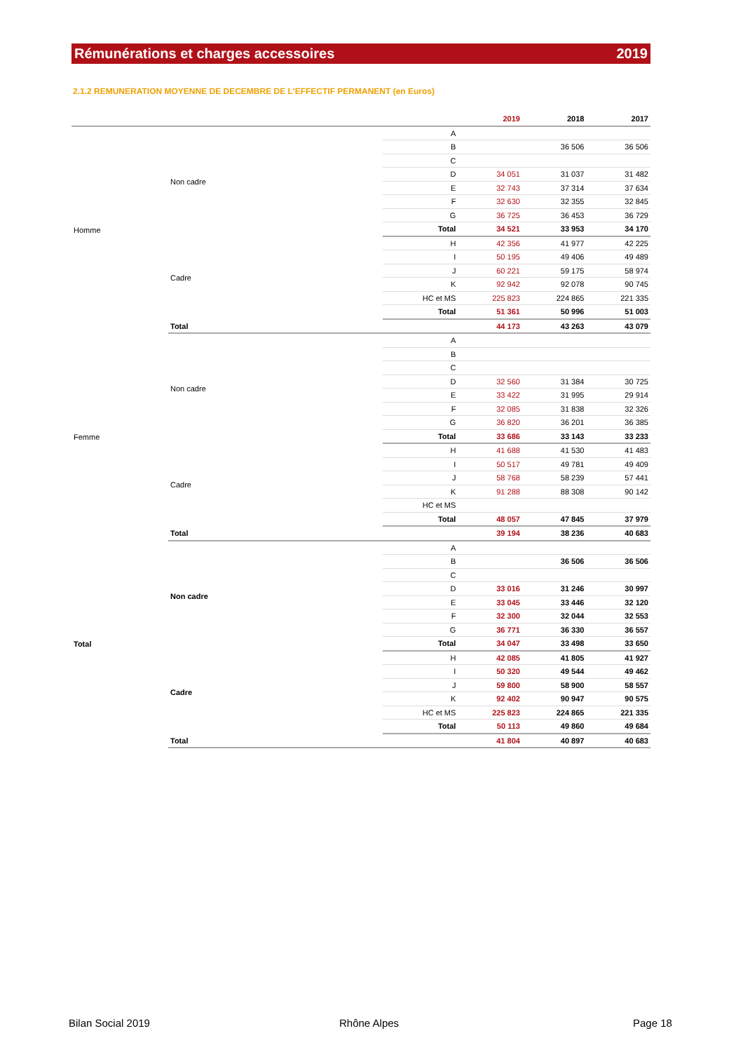Rémunérations et charges accessoires 2019
2.1.2 REMUNERATION MOYENNE DE DECEMBRE DE L'EFFECTIF PERMANENT (en Euros)
| | | | 2019 | 2018 | 2017 |
| --- | --- | --- | --- | --- | --- |
| Homme | Non cadre | A | | | |
| | | B | | 36 506 | 36 506 |
| | | C | | | |
| | | D | 34 051 | 31 037 | 31 482 |
| | | E | 32 743 | 37 314 | 37 634 |
| | | F | 32 630 | 32 355 | 32 845 |
| | | G | 36 725 | 36 453 | 36 729 |
| | | Total | 34 521 | 33 953 | 34 170 |
| | Cadre | H | 42 356 | 41 977 | 42 225 |
| | | I | 50 195 | 49 406 | 49 489 |
| | | J | 60 221 | 59 175 | 58 974 |
| | | K | 92 942 | 92 078 | 90 745 |
| | | HC et MS | 225 823 | 224 865 | 221 335 |
| | | Total | 51 361 | 50 996 | 51 003 |
| | Total | | 44 173 | 43 263 | 43 079 |
| Femme | Non cadre | A | | | |
| | | B | | | |
| | | C | | | |
| | | D | 32 560 | 31 384 | 30 725 |
| | | E | 33 422 | 31 995 | 29 914 |
| | | F | 32 085 | 31 838 | 32 326 |
| | | G | 36 820 | 36 201 | 36 385 |
| | | Total | 33 686 | 33 143 | 33 233 |
| | Cadre | H | 41 688 | 41 530 | 41 483 |
| | | I | 50 517 | 49 781 | 49 409 |
| | | J | 58 768 | 58 239 | 57 441 |
| | | K | 91 288 | 88 308 | 90 142 |
| | | HC et MS | | | |
| | | Total | 48 057 | 47 845 | 37 979 |
| | Total | | 39 194 | 38 236 | 40 683 |
| Total | Non cadre | A | | | |
| | | B | | 36 506 | 36 506 |
| | | C | | | |
| | | D | 33 016 | 31 246 | 30 997 |
| | | E | 33 045 | 33 446 | 32 120 |
| | | F | 32 300 | 32 044 | 32 553 |
| | | G | 36 771 | 36 330 | 36 557 |
| | | Total | 34 047 | 33 498 | 33 650 |
| | Cadre | H | 42 085 | 41 805 | 41 927 |
| | | I | 50 320 | 49 544 | 49 462 |
| | | J | 59 800 | 58 900 | 58 557 |
| | | K | 92 402 | 90 947 | 90 575 |
| | | HC et MS | 225 823 | 224 865 | 221 335 |
| | | Total | 50 113 | 49 860 | 49 684 |
| | Total | | 41 804 | 40 897 | 40 683 |
Bilan Social 2019 Rhône Alpes Page 18